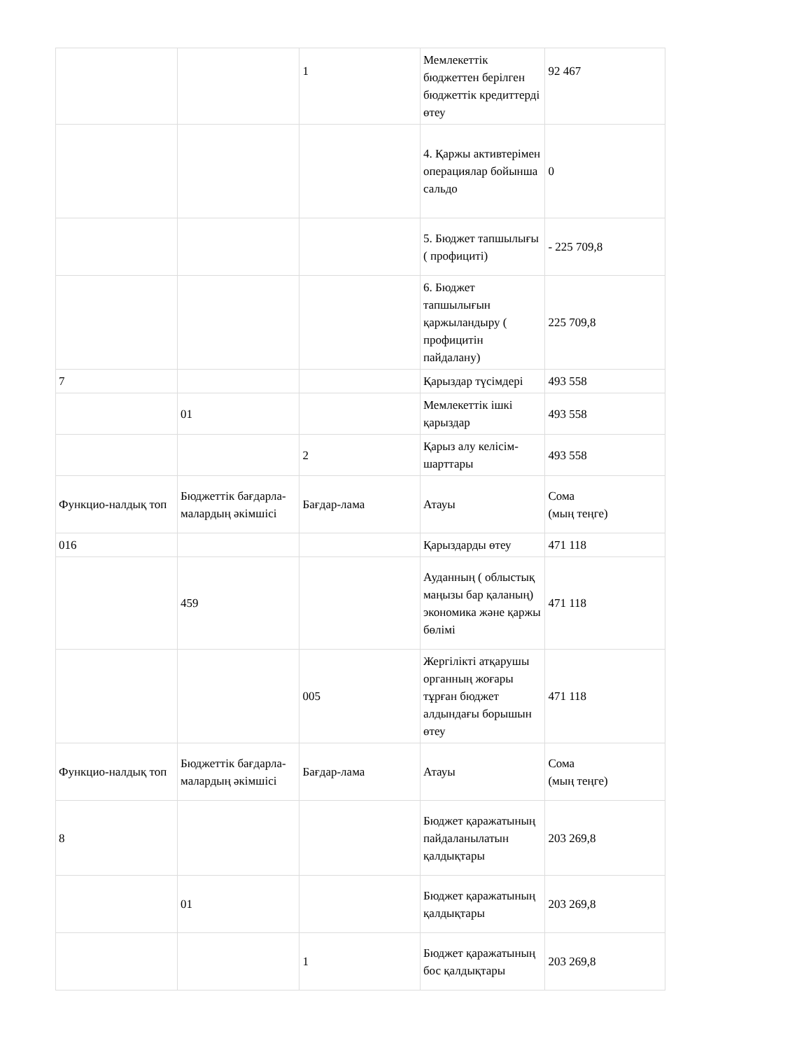| | | 1 | Мемлекеттік бюджеттен берілген бюджеттік кредиттерді өтеу | 92 467 |
| | | | 4. Қаржы активтерімен операциялар бойынша сальдо | 0 |
| | | | 5. Бюджет тапшылығы ( профициті) | - 225 709,8 |
| | | | 6. Бюджет тапшылығын қаржыландыру ( профицитін пайдалану) | 225 709,8 |
| 7 | | | Қарыздар түсімдері | 493 558 |
| | 01 | | Мемлекеттік ішкі қарыздар | 493 558 |
| | | 2 | Қарыз алу келісім-шарттары | 493 558 |
| Функцио-налдық топ | Бюджеттік бағдарла-малардың әкімшісі | Бағдар-лама | Атауы | Сома (мың теңге) |
| 016 | | | Қарыздарды өтеу | 471 118 |
| | 459 | | Ауданның ( облыстық маңызы бар қаланың) экономика және қаржы бөлімі | 471 118 |
| | | 005 | Жергілікті атқарушы органның жоғары тұрған бюджет алдындағы борышын өтеу | 471 118 |
| Функцио-налдық топ | Бюджеттік бағдарла-малардың әкімшісі | Бағдар-лама | Атауы | Сома (мың теңге) |
| 8 | | | Бюджет қаражатының пайдаланылатын қалдықтары | 203 269,8 |
| | 01 | | Бюджет қаражатының қалдықтары | 203 269,8 |
| | | 1 | Бюджет қаражатының бос қалдықтары | 203 269,8 |